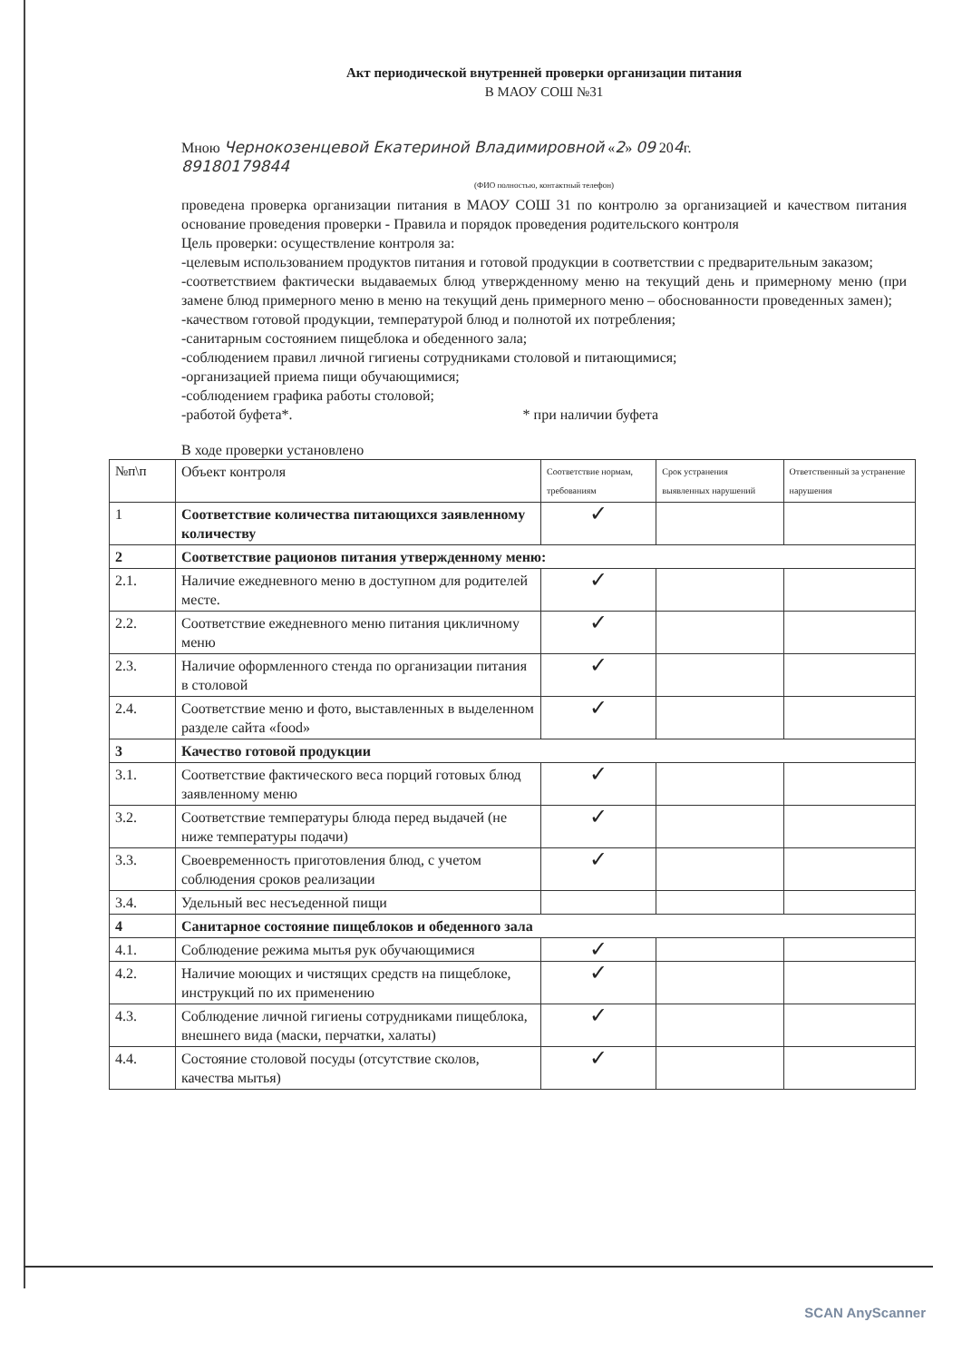Акт периодической внутренней проверки организации питания
В МАОУ СОШ №31
Мною Чернокозенцевой Екатериной Владимировной «2» 09 204г.
89180179844
(ФИО полностью, контактный телефон)
проведена проверка организации питания в МАОУ СОШ 31 по контролю за организацией и качеством питания основание проведения проверки - Правила и порядок проведения родительского контроля
Цель проверки: осуществление контроля за:
-целевым использованием продуктов питания и готовой продукции в соответствии с предварительным заказом;
-соответствием фактически выдаваемых блюд утвержденному меню на текущий день и примерному меню (при замене блюд примерного меню в меню на текущий день примерного меню – обоснованности проведенных замен);
-качеством готовой продукции, температурой блюд и полнотой их потребления;
-санитарным состоянием пищеблока и обеденного зала;
-соблюдением правил личной гигиены сотрудниками столовой и питающимися;
-организацией приема пищи обучающимися;
-соблюдением графика работы столовой;
-работой буфета*. * при наличии буфета
В ходе проверки установлено
| №п\п | Объект контроля | Соответствие нормам, требованиям | Срок устранения выявленных нарушений | Ответственный за устранение нарушения |
| --- | --- | --- | --- | --- |
| 1 | Соответствие количества питающихся заявленному количеству | ✓ | | |
| 2 | Соответствие рационов питания утвержденному меню: | | | |
| 2.1. | Наличие ежедневного меню в доступном для родителей месте. | ✓ | | |
| 2.2. | Соответствие ежедневного меню питания цикличному меню | ✓ | | |
| 2.3. | Наличие оформленного стенда по организации питания в столовой | ✓ | | |
| 2.4. | Соответствие меню и фото, выставленных в выделенном разделе сайта «food» | ✓ | | |
| 3 | Качество готовой продукции | | | |
| 3.1. | Соответствие фактического веса порций готовых блюд заявленному меню | ✓ | | |
| 3.2. | Соответствие температуры блюда перед выдачей (не ниже температуры подачи) | ✓ | | |
| 3.3. | Своевременность приготовления блюд, с учетом соблюдения сроков реализации | ✓ | | |
| 3.4. | Удельный вес несъеденной пищи | | | |
| 4 | Санитарное состояние пищеблоков и обеденного зала | | | |
| 4.1. | Соблюдение режима мытья рук обучающимися | ✓ | | |
| 4.2. | Наличие моющих и чистящих средств на пищеблоке, инструкций по их применению | ✓ | | |
| 4.3. | Соблюдение личной гигиены сотрудниками пищеблока, внешнего вида (маски, перчатки, халаты) | ✓ | | |
| 4.4. | Состояние столовой посуды (отсутствие сколов, качества мытья) | ✓ | | |
SCAN AnyScanner